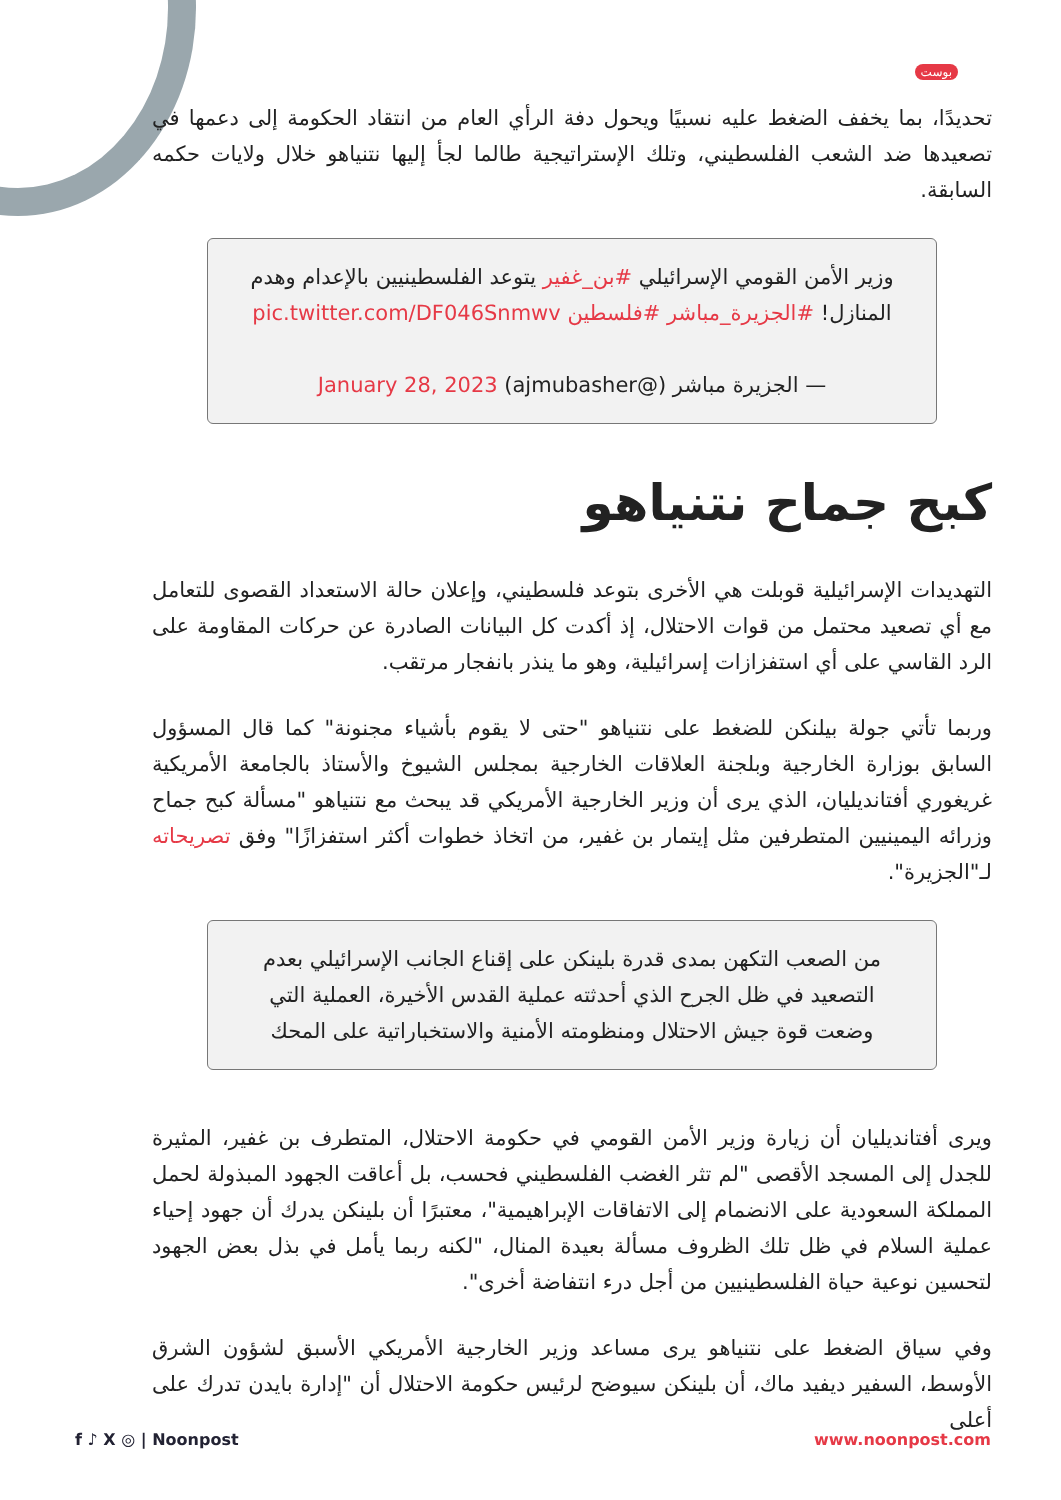بوست
تحديدًا، بما يخفف الضغط عليه نسبيًا ويحول دفة الرأي العام من انتقاد الحكومة إلى دعمها في تصعيدها ضد الشعب الفلسطيني، وتلك الإستراتيجية طالما لجأ إليها نتنياهو خلال ولايات حكمه السابقة.
وزير الأمن القومي الإسرائيلي #بن_غفير يتوعد الفلسطينيين بالإعدام وهدم المنازل! #الجزيرة_مباشر #فلسطين pic.twitter.com/DF046Snmwv
— الجزيرة مباشر (@ajmubasher) January 28, 2023
كبح جماح نتنياهو
التهديدات الإسرائيلية قوبلت هي الأخرى بتوعد فلسطيني، وإعلان حالة الاستعداد القصوى للتعامل مع أي تصعيد محتمل من قوات الاحتلال، إذ أكدت كل البيانات الصادرة عن حركات المقاومة على الرد القاسي على أي استفزازات إسرائيلية، وهو ما ينذر بانفجار مرتقب.
وربما تأتي جولة بيلنكن للضغط على نتنياهو "حتى لا يقوم بأشياء مجنونة" كما قال المسؤول السابق بوزارة الخارجية وبلجنة العلاقات الخارجية بمجلس الشيوخ والأستاذ بالجامعة الأمريكية غريغوري أفتانديليان، الذي يرى أن وزير الخارجية الأمريكي قد يبحث مع نتنياهو "مسألة كبح جماح وزرائه اليمينيين المتطرفين مثل إيتمار بن غفير، من اتخاذ خطوات أكثر استفزازًا" وفق تصريحاته لـ"الجزيرة".
من الصعب التكهن بمدى قدرة بلينكن على إقناع الجانب الإسرائيلي بعدم التصعيد في ظل الجرح الذي أحدثته عملية القدس الأخيرة، العملية التي وضعت قوة جيش الاحتلال ومنظومته الأمنية والاستخباراتية على المحك
ويرى أفتانديليان أن زيارة وزير الأمن القومي في حكومة الاحتلال، المتطرف بن غفير، المثيرة للجدل إلى المسجد الأقصى "لم تثر الغضب الفلسطيني فحسب، بل أعاقت الجهود المبذولة لحمل المملكة السعودية على الانضمام إلى الاتفاقات الإبراهيمية"، معتبرًا أن بلينكن يدرك أن جهود إحياء عملية السلام في ظل تلك الظروف مسألة بعيدة المنال، "لكنه ربما يأمل في بذل بعض الجهود لتحسين نوعية حياة الفلسطينيين من أجل درء انتفاضة أخرى".
وفي سياق الضغط على نتنياهو يرى مساعد وزير الخارجية الأمريكي الأسبق لشؤون الشرق الأوسط، السفير ديفيد ماك، أن بلينكن سيوضح لرئيس حكومة الاحتلال أن "إدارة بايدن تدرك على أعلى
f ♪ X ◎ | Noonpost www.noonpost.com